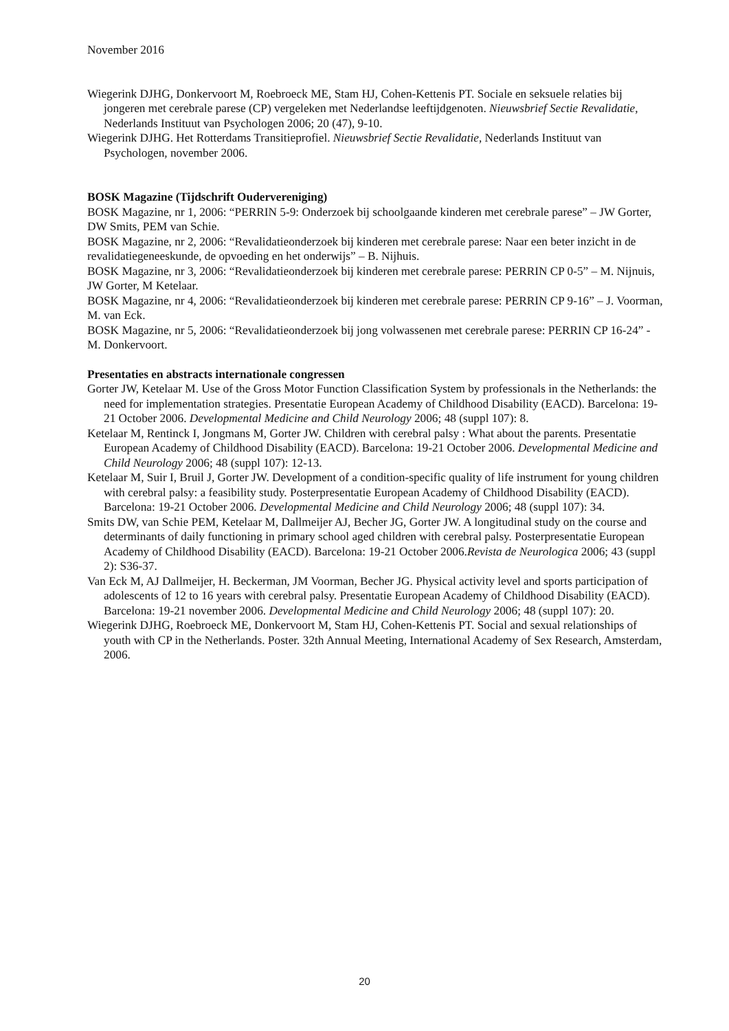November 2016
Wiegerink DJHG, Donkervoort M, Roebroeck ME, Stam HJ, Cohen-Kettenis PT. Sociale en seksuele relaties bij jongeren met cerebrale parese (CP) vergeleken met Nederlandse leeftijdgenoten. Nieuwsbrief Sectie Revalidatie, Nederlands Instituut van Psychologen 2006; 20 (47), 9-10.
Wiegerink DJHG. Het Rotterdams Transitieprofiel. Nieuwsbrief Sectie Revalidatie, Nederlands Instituut van Psychologen, november 2006.
BOSK Magazine (Tijdschrift Oudervereniging)
BOSK Magazine, nr 1, 2006: “PERRIN 5-9: Onderzoek bij schoolgaande kinderen met cerebrale parese” – JW Gorter, DW Smits, PEM van Schie.
BOSK Magazine, nr 2, 2006: “Revalidatieonderzoek bij kinderen met cerebrale parese: Naar een beter inzicht in de revalidatiegeneeskunde, de opvoeding en het onderwijs” – B. Nijhuis.
BOSK Magazine, nr 3, 2006: “Revalidatieonderzoek bij kinderen met cerebrale parese: PERRIN CP 0-5” – M. Nijnuis, JW Gorter, M Ketelaar.
BOSK Magazine, nr 4, 2006: “Revalidatieonderzoek bij kinderen met cerebrale parese: PERRIN CP 9-16” – J. Voorman, M. van Eck.
BOSK Magazine, nr 5, 2006: “Revalidatieonderzoek bij jong volwassenen met cerebrale parese: PERRIN CP 16-24” - M. Donkervoort.
Presentaties en abstracts internationale congressen
Gorter JW, Ketelaar M. Use of the Gross Motor Function Classification System by professionals in the Netherlands: the need for implementation strategies. Presentatie European Academy of Childhood Disability (EACD). Barcelona: 19-21 October 2006. Developmental Medicine and Child Neurology 2006; 48 (suppl 107): 8.
Ketelaar M, Rentinck I, Jongmans M, Gorter JW. Children with cerebral palsy : What about the parents. Presentatie European Academy of Childhood Disability (EACD). Barcelona: 19-21 October 2006. Developmental Medicine and Child Neurology 2006; 48 (suppl 107): 12-13.
Ketelaar M, Suir I, Bruil J, Gorter JW. Development of a condition-specific quality of life instrument for young children with cerebral palsy: a feasibility study. Posterpresentatie European Academy of Childhood Disability (EACD). Barcelona: 19-21 October 2006. Developmental Medicine and Child Neurology 2006; 48 (suppl 107): 34.
Smits DW, van Schie PEM, Ketelaar M, Dallmeijer AJ, Becher JG, Gorter JW. A longitudinal study on the course and determinants of daily functioning in primary school aged children with cerebral palsy. Posterpresentatie European Academy of Childhood Disability (EACD). Barcelona: 19-21 October 2006.Revista de Neurologica 2006; 43 (suppl 2): S36-37.
Van Eck M, AJ Dallmeijer, H. Beckerman, JM Voorman, Becher JG. Physical activity level and sports participation of adolescents of 12 to 16 years with cerebral palsy. Presentatie European Academy of Childhood Disability (EACD). Barcelona: 19-21 november 2006. Developmental Medicine and Child Neurology 2006; 48 (suppl 107): 20.
Wiegerink DJHG, Roebroeck ME, Donkervoort M, Stam HJ, Cohen-Kettenis PT. Social and sexual relationships of youth with CP in the Netherlands. Poster. 32th Annual Meeting, International Academy of Sex Research, Amsterdam, 2006.
20